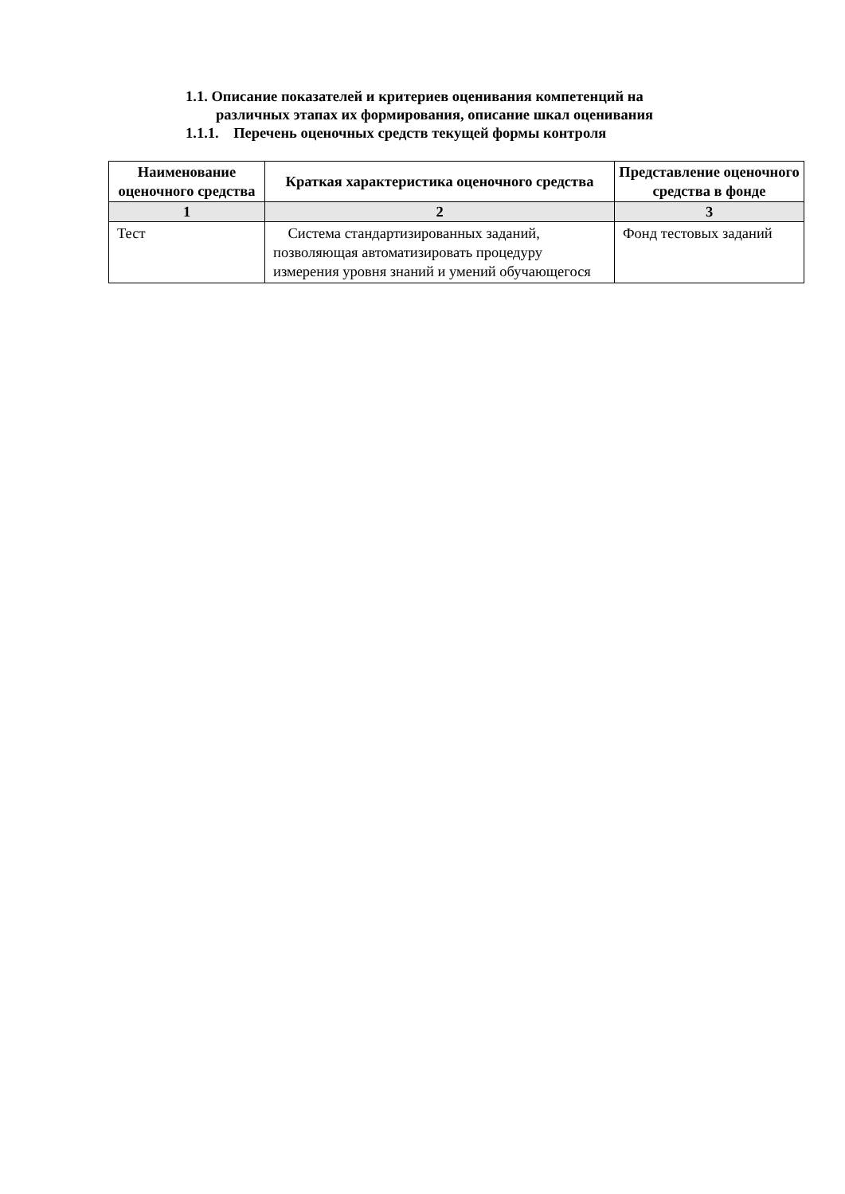1.1. Описание показателей и критериев оценивания компетенций на
различных этапах их формирования, описание шкал оценивания
1.1.1. Перечень оценочных средств текущей формы контроля
| Наименование оценочного средства | Краткая характеристика оценочного средства | Представление оценочного средства в фонде |
| --- | --- | --- |
| 1 | 2 | 3 |
| Тест | Система стандартизированных заданий, позволяющая автоматизировать процедуру измерения уровня знаний и умений обучающегося | Фонд тестовых заданий |